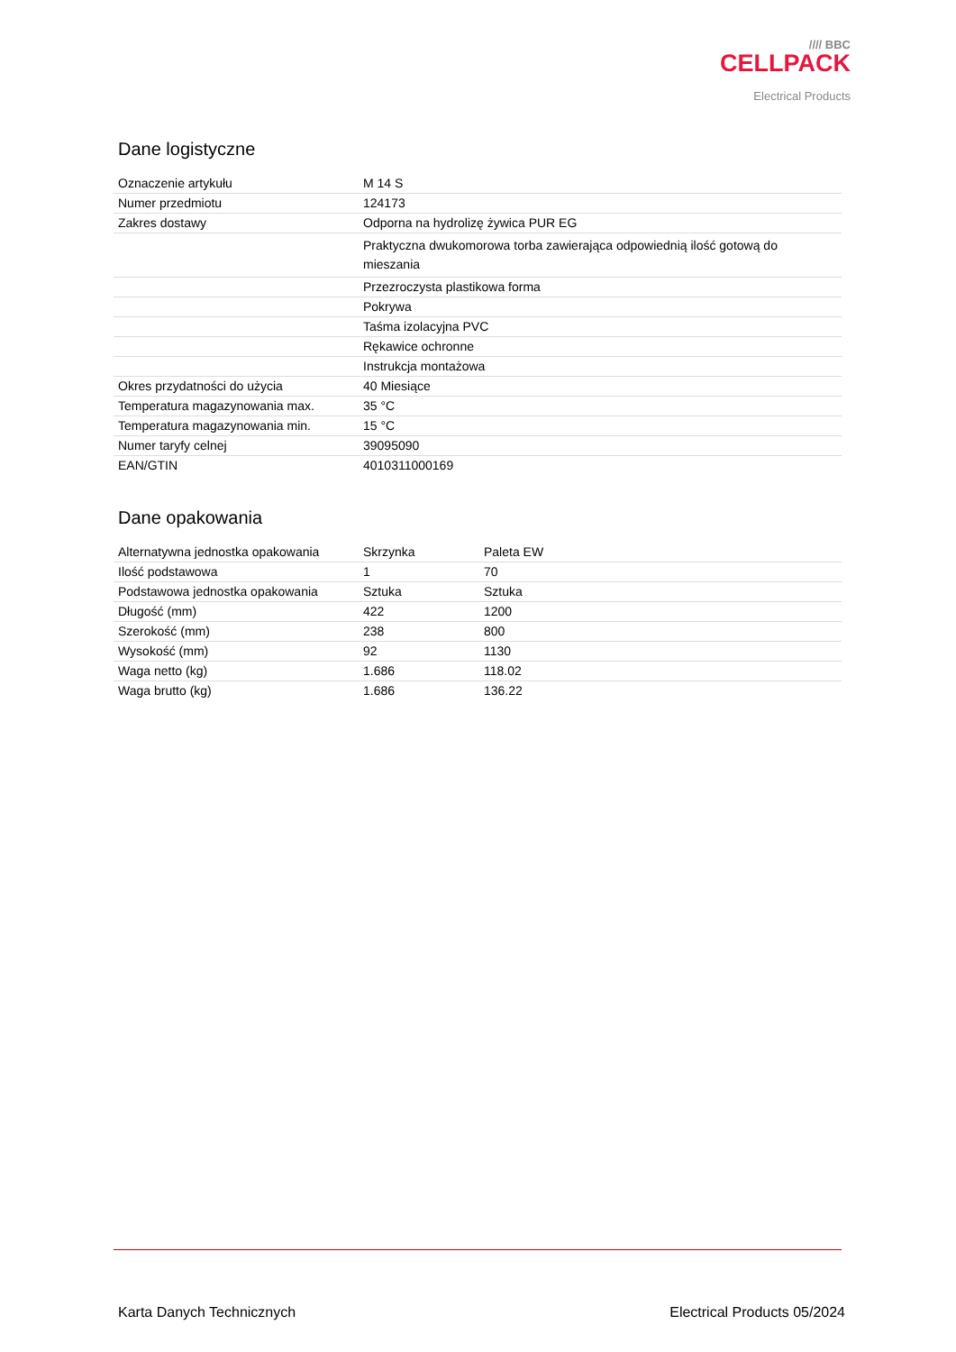//// BBC
CELLPACK
Electrical Products
Dane logistyczne
| Oznaczenie artykułu | M 14 S |
| Numer przedmiotu | 124173 |
| Zakres dostawy | Odporna na hydrolizę żywica PUR EG |
| | Praktyczna dwukomorowa torba zawierająca odpowiednią ilość gotową do mieszania |
| | Przezroczysta plastikowa forma |
| | Pokrywa |
| | Taśma izolacyjna PVC |
| | Rękawice ochronne |
| | Instrukcja montażowa |
| Okres przydatności do użycia | 40 Miesiące |
| Temperatura magazynowania max. | 35 °C |
| Temperatura magazynowania min. | 15 °C |
| Numer taryfy celnej | 39095090 |
| EAN/GTIN | 4010311000169 |
Dane opakowania
| Alternatywna jednostka opakowania | Skrzynka | Paleta EW |
| Ilość podstawowa | 1 | 70 |
| Podstawowa jednostka opakowania | Sztuka | Sztuka |
| Długość (mm) | 422 | 1200 |
| Szerokość (mm) | 238 | 800 |
| Wysokość (mm) | 92 | 1130 |
| Waga netto (kg) | 1.686 | 118.02 |
| Waga brutto (kg) | 1.686 | 136.22 |
Karta Danych Technicznych Electrical Products 05/2024